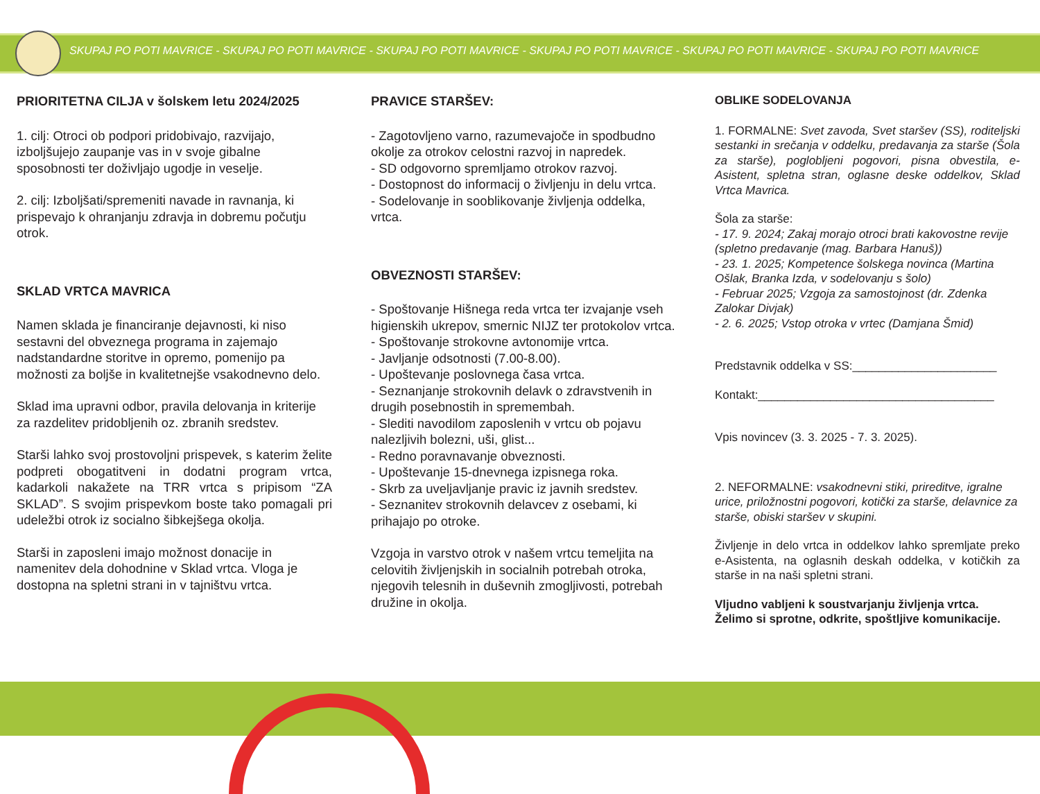SKUPAJ PO POTI MAVRICE - SKUPAJ PO POTI MAVRICE - SKUPAJ PO POTI MAVRICE - SKUPAJ PO POTI MAVRICE - SKUPAJ PO POTI MAVRICE - SKUPAJ PO POTI MAVRICE
PRIORITETNA CILJA v šolskem letu 2024/2025
1. cilj: Otroci ob podpori pridobivajo, razvijajo, izboljšujejo zaupanje vas in v svoje gibalne sposobnosti ter doživljajo ugodje in veselje.
2. cilj: Izboljšati/spremeniti navade in ravnanja, ki prispevajo k ohranjanju zdravja in dobremu počutju otrok.
SKLAD VRTCA MAVRICA
Namen sklada je financiranje dejavnosti, ki niso sestavni del obveznega programa in zajemajo nadstandardne storitve in opremo, pomenijo pa možnosti za boljše in kvalitetnejše vsakodnevno delo.
Sklad ima upravni odbor, pravila delovanja in kriterije za razdelitev pridobljenih oz. zbranih sredstev.
Starši lahko svoj prostovoljni prispevek, s katerim želite podpreti obogatitveni in dodatni program vrtca, kadarkoli nakažete na TRR vrtca s pripisom “ZA SKLAD”. S svojim prispevkom boste tako pomagali pri udeležbi otrok iz socialno šibkejšega okolja.
Starši in zaposleni imajo možnost donacije in namenitev dela dohodnine v Sklad vrtca. Vloga je dostopna na spletni strani in v tajništvu vrtca.
PRAVICE STARŠEV:
- Zagotovljeno varno, razumevajoče in spodbudno okolje za otrokov celostni razvoj in napredek.
- SD odgovorno spremljamo otrokov razvoj.
- Dostopnost do informacij o življenju in delu vrtca.
- Sodelovanje in sooblikovanje življenja oddelka, vrtca.
OBVEZNOSTI STARŠEV:
- Spoštovanje Hišnega reda vrtca ter izvajanje vseh higienskih ukrepov, smernic NIJZ ter protokolov vrtca.
- Spoštovanje strokovne avtonomije vrtca.
- Javljanje odsotnosti (7.00-8.00).
- Upoštevanje poslovnega časa vrtca.
- Seznanjanje strokovnih delavk o zdravstvenih in drugih posebnostih in spremembah.
- Slediti navodilom zaposlenih v vrtcu ob pojavu nalezljivih bolezni, uši, glist...
- Redno poravnavanje obveznosti.
- Upoštevanje 15-dnevnega izpisnega roka.
- Skrb za uveljavljanje pravic iz javnih sredstev.
- Seznanitev strokovnih delavcev z osebami, ki prihajajo po otroke.
Vzgoja in varstvo otrok v našem vrtcu temeljita na celovitih življenjskih in socialnih potrebah otroka, njegovih telesnih in duševnih zmogljivosti, potrebah družine in okolja.
OBLIKE SODELOVANJA
1. FORMALNE: Svet zavoda, Svet staršev (SS), roditeljski sestanki in srečanja v oddelku, predavanja za starše (Šola za starše), poglobljeni pogovori, pisna obvestila, e-Asistent, spletna stran, oglasne deske oddelkov, Sklad Vrtca Mavrica.
Šola za starše:
- 17. 9. 2024; Zakaj morajo otroci brati kakovostne revije (spletno predavanje (mag. Barbara Hanuš))
- 23. 1. 2025; Kompetence šolskega novinca (Martina Ošlak, Branka Izda, v sodelovanju s šolo)
- Februar 2025; Vzgoja za samostojnost (dr. Zdenka Zalokar Divjak)
- 2. 6. 2025; Vstop otroka v vrtec (Damjana Šmid)
Predstavnik oddelka v SS:______________________
Kontakt:____________________________________
Vpis novincev (3. 3. 2025 - 7. 3. 2025).
2. NEFORMALNE: vsakodnevni stiki, prireditve, igralne urice, priložnostni pogovori, kotički za starše, delavnice za starše, obiski staršev v skupini.
Življenje in delo vrtca in oddelkov lahko spremljate preko e-Asistenta, na oglasnih deskah oddelka, v kotičkih za starše in na naši spletni strani.
Vljudno vabljeni k soustvarjanju življenja vrtca. Želimo si sprotne, odkrite, spoštljive komunikacije.